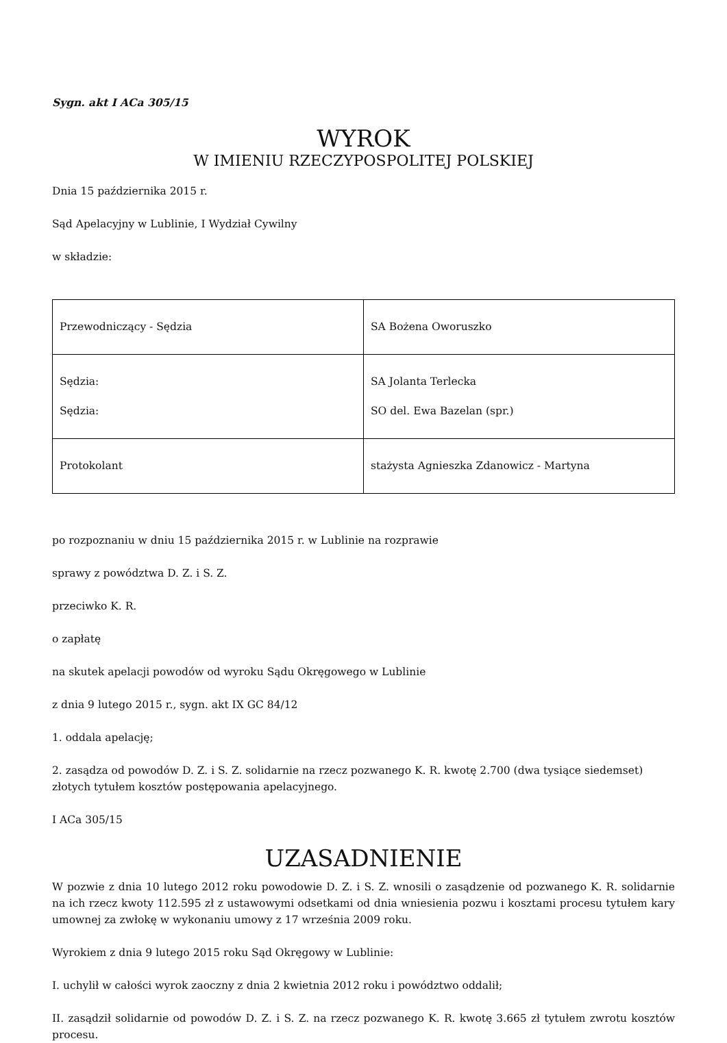Sygn. akt I ACa 305/15
WYROK
W IMIENIU RZECZYPOSPOLITEJ POLSKIEJ
Dnia 15 października 2015 r.
Sąd Apelacyjny w Lublinie, I Wydział Cywilny
w składzie:
| Przewodniczący - Sędzia | SA Bożena Oworuszko |
| Sędzia: Sędzia: | SA Jolanta Terlecka SO del. Ewa Bazelan (spr.) |
| Protokolant | stażysta Agnieszka Zdanowicz - Martyna |
po rozpoznaniu w dniu 15 października 2015 r. w Lublinie na rozprawie
sprawy z powództwa D. Z. i S. Z.
przeciwko K. R.
o zapłatę
na skutek apelacji powodów od wyroku Sądu Okręgowego w Lublinie
z dnia 9 lutego 2015 r., sygn. akt IX GC 84/12
1. oddala apelację;
2. zasądza od powodów D. Z. i S. Z. solidarnie na rzecz pozwanego K. R. kwotę 2.700 (dwa tysiące siedemset) złotych tytułem kosztów postępowania apelacyjnego.
I ACa 305/15
UZASADNIENIE
W pozwie z dnia 10 lutego 2012 roku powodowie D. Z. i S. Z. wnosili o zasądzenie od pozwanego K. R. solidarnie na ich rzecz kwoty 112.595 zł z ustawowymi odsetkami od dnia wniesienia pozwu i kosztami procesu tytułem kary umownej za zwłokę w wykonaniu umowy z 17 września 2009 roku.
Wyrokiem z dnia 9 lutego 2015 roku Sąd Okręgowy w Lublinie:
I. uchylił w całości wyrok zaoczny z dnia 2 kwietnia 2012 roku i powództwo oddalił;
II. zasądził solidarnie od powodów D. Z. i S. Z. na rzecz pozwanego K. R. kwotę 3.665 zł tytułem zwrotu kosztów procesu.